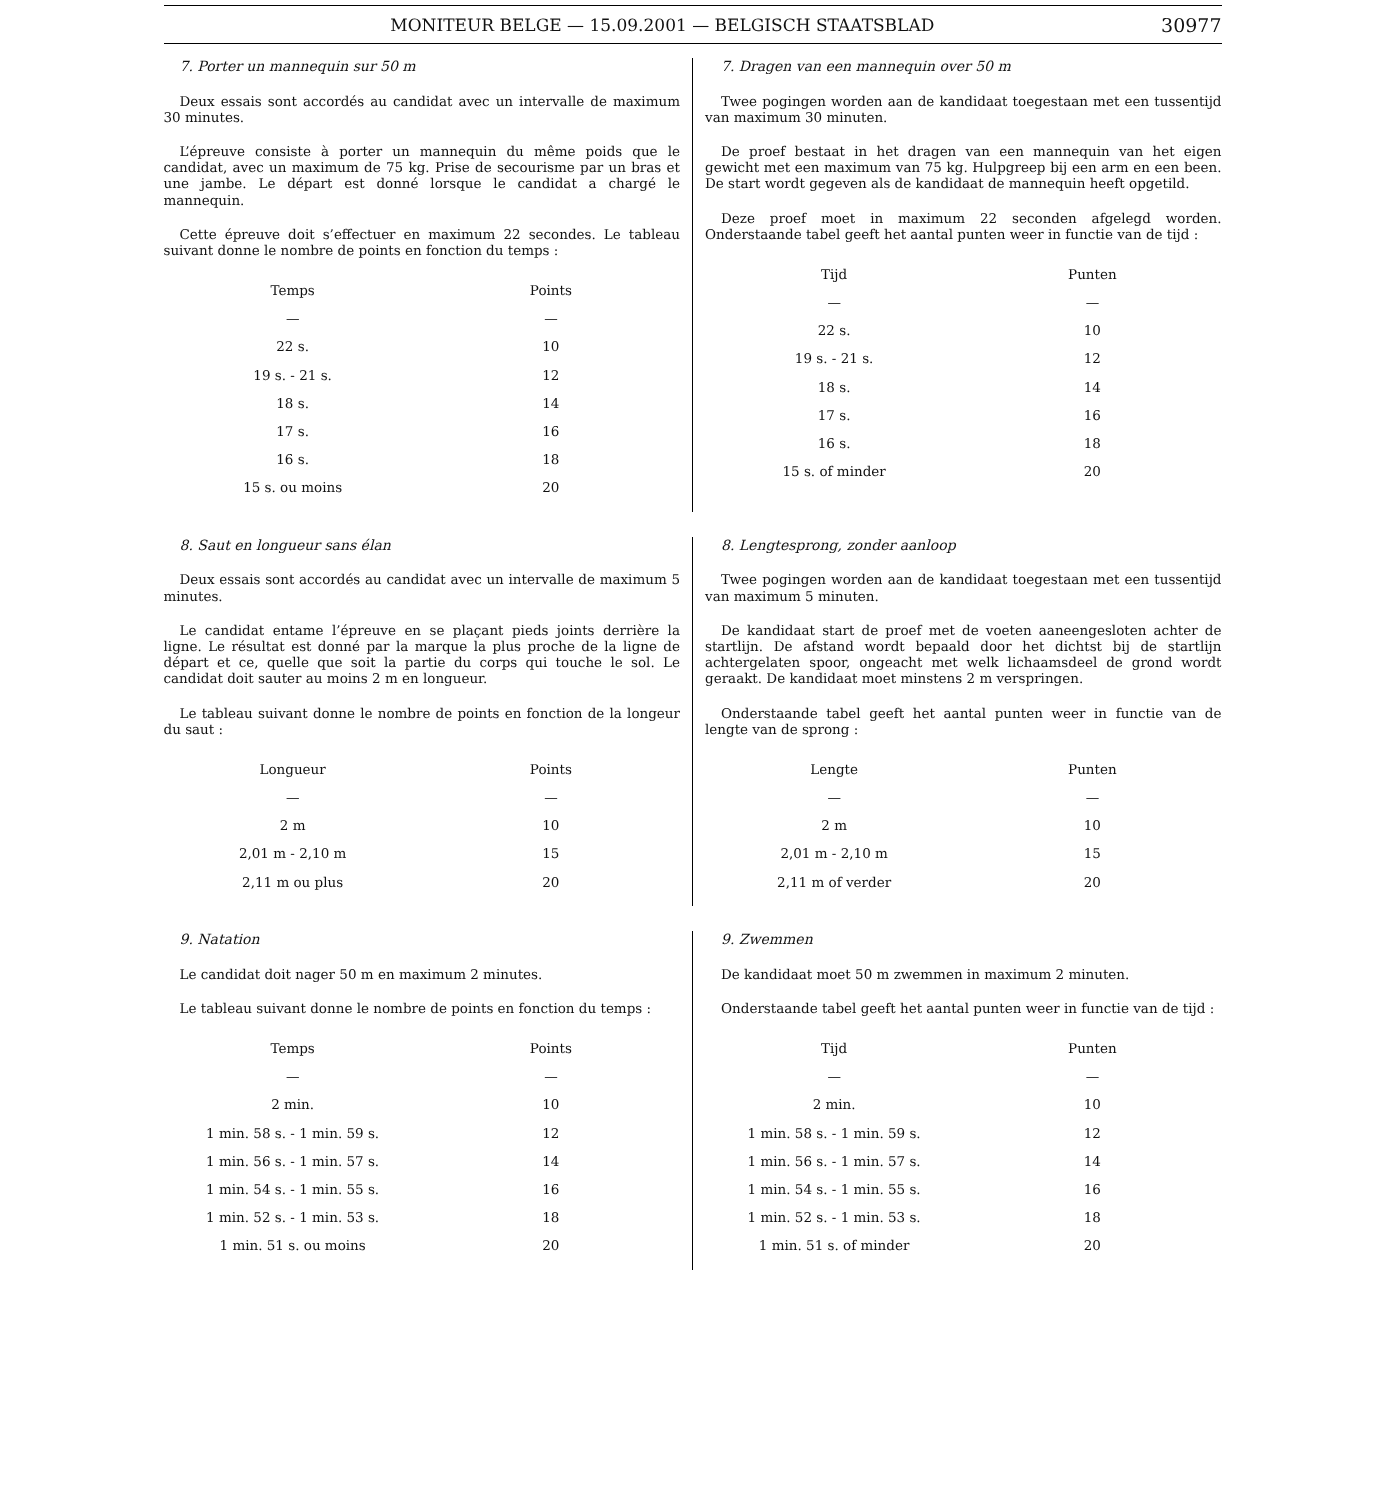MONITEUR BELGE — 15.09.2001 — BELGISCH STAATSBLAD 30977
7. Porter un mannequin sur 50 m
Deux essais sont accordés au candidat avec un intervalle de maximum 30 minutes.
L’épreuve consiste à porter un mannequin du même poids que le candidat, avec un maximum de 75 kg. Prise de secourisme par un bras et une jambe. Le départ est donné lorsque le candidat a chargé le mannequin.
Cette épreuve doit s’effectuer en maximum 22 secondes. Le tableau suivant donne le nombre de points en fonction du temps :
| Temps | Points |
| --- | --- |
| — | — |
| 22 s. | 10 |
| 19 s. - 21 s. | 12 |
| 18 s. | 14 |
| 17 s. | 16 |
| 16 s. | 18 |
| 15 s. ou moins | 20 |
7. Dragen van een mannequin over 50 m
Twee pogingen worden aan de kandidaat toegestaan met een tussentijd van maximum 30 minuten.
De proef bestaat in het dragen van een mannequin van het eigen gewicht met een maximum van 75 kg. Hulpgreep bij een arm en een been. De start wordt gegeven als de kandidaat de mannequin heeft opgetild.
Deze proef moet in maximum 22 seconden afgelegd worden. Onderstaande tabel geeft het aantal punten weer in functie van de tijd :
| Tijd | Punten |
| --- | --- |
| — | — |
| 22 s. | 10 |
| 19 s. - 21 s. | 12 |
| 18 s. | 14 |
| 17 s. | 16 |
| 16 s. | 18 |
| 15 s. of minder | 20 |
8. Saut en longueur sans élan
Deux essais sont accordés au candidat avec un intervalle de maximum 5 minutes.
Le candidat entame l’épreuve en se plaçant pieds joints derrière la ligne. Le résultat est donné par la marque la plus proche de la ligne de départ et ce, quelle que soit la partie du corps qui touche le sol. Le candidat doit sauter au moins 2 m en longueur.
Le tableau suivant donne le nombre de points en fonction de la longeur du saut :
| Longueur | Points |
| --- | --- |
| — | — |
| 2 m | 10 |
| 2,01 m - 2,10 m | 15 |
| 2,11 m ou plus | 20 |
8. Lengtesprong, zonder aanloop
Twee pogingen worden aan de kandidaat toegestaan met een tussentijd van maximum 5 minuten.
De kandidaat start de proef met de voeten aaneengesloten achter de startlijn. De afstand wordt bepaald door het dichtst bij de startlijn achtergelaten spoor, ongeacht met welk lichaamsdeel de grond wordt geraakt. De kandidaat moet minstens 2 m verspringen.
Onderstaande tabel geeft het aantal punten weer in functie van de lengte van de sprong :
| Lengte | Punten |
| --- | --- |
| — | — |
| 2 m | 10 |
| 2,01 m - 2,10 m | 15 |
| 2,11 m of verder | 20 |
9. Natation
Le candidat doit nager 50 m en maximum 2 minutes.
Le tableau suivant donne le nombre de points en fonction du temps :
| Temps | Points |
| --- | --- |
| — | — |
| 2 min. | 10 |
| 1 min. 58 s. - 1 min. 59 s. | 12 |
| 1 min. 56 s. - 1 min. 57 s. | 14 |
| 1 min. 54 s. - 1 min. 55 s. | 16 |
| 1 min. 52 s. - 1 min. 53 s. | 18 |
| 1 min. 51 s. ou moins | 20 |
9. Zwemmen
De kandidaat moet 50 m zwemmen in maximum 2 minuten.
Onderstaande tabel geeft het aantal punten weer in functie van de tijd :
| Tijd | Punten |
| --- | --- |
| — | — |
| 2 min. | 10 |
| 1 min. 58 s. - 1 min. 59 s. | 12 |
| 1 min. 56 s. - 1 min. 57 s. | 14 |
| 1 min. 54 s. - 1 min. 55 s. | 16 |
| 1 min. 52 s. - 1 min. 53 s. | 18 |
| 1 min. 51 s. of minder | 20 |